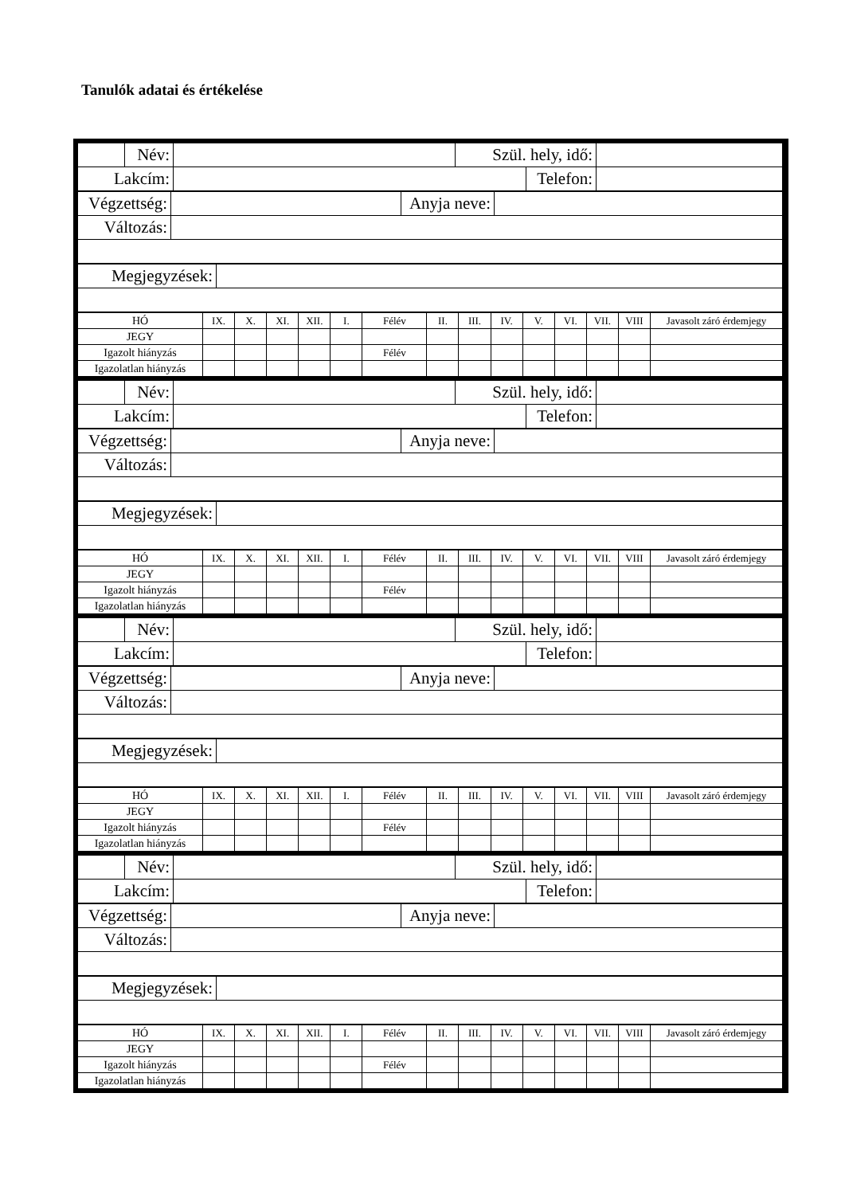Tanulók adatai és értékelése
| | Név: | | Szül. hely, idő: | | |
| Lakcím: | | | | Telefon: | |
| Végzettség: | | Anyja neve: | |
| Változás: | | | |
| Megjegyzések: | |
| HÓ | IX. | X. | XI. | XII. | I. | Félév | II. | III. | IV. | V. | VI. | VII. | VIII | Javasolt záró érdemjegy |
| JEGY | | | | | | | | | | | | | | |
| Igazolt hiányzás | | | | | | Félév | | | | | | | | |
| Igazolatlan hiányzás | | | | | | | | | | | | | | |
| | Név: | | Szül. hely, idő: | | |
| Lakcím: | | | | Telefon: | |
| Végzettség: | | Anyja neve: | |
| Változás: | | | |
| Megjegyzések: | |
| HÓ | IX. | X. | XI. | XII. | I. | Félév | II. | III. | IV. | V. | VI. | VII. | VIII | Javasolt záró érdemjegy |
| JEGY | | | | | | | | | | | | | | |
| Igazolt hiányzás | | | | | | Félév | | | | | | | | |
| Igazolatlan hiányzás | | | | | | | | | | | | | | |
| | Név: | | Szül. hely, idő: | | |
| Lakcím: | | | | Telefon: | |
| Végzettség: | | Anyja neve: | |
| Változás: | | | |
| Megjegyzések: | |
| HÓ | IX. | X. | XI. | XII. | I. | Félév | II. | III. | IV. | V. | VI. | VII. | VIII | Javasolt záró érdemjegy |
| JEGY | | | | | | | | | | | | | | |
| Igazolt hiányzás | | | | | | Félév | | | | | | | | |
| Igazolatlan hiányzás | | | | | | | | | | | | | | |
| | Név: | | Szül. hely, idő: | | |
| Lakcím: | | | | Telefon: | |
| Végzettség: | | Anyja neve: | |
| Változás: | | | |
| Megjegyzések: | |
| HÓ | IX. | X. | XI. | XII. | I. | Félév | II. | III. | IV. | V. | VI. | VII. | VIII | Javasolt záró érdemjegy |
| JEGY | | | | | | | | | | | | | | |
| Igazolt hiányzás | | | | | | Félév | | | | | | | | |
| Igazolatlan hiányzás | | | | | | | | | | | | | | |